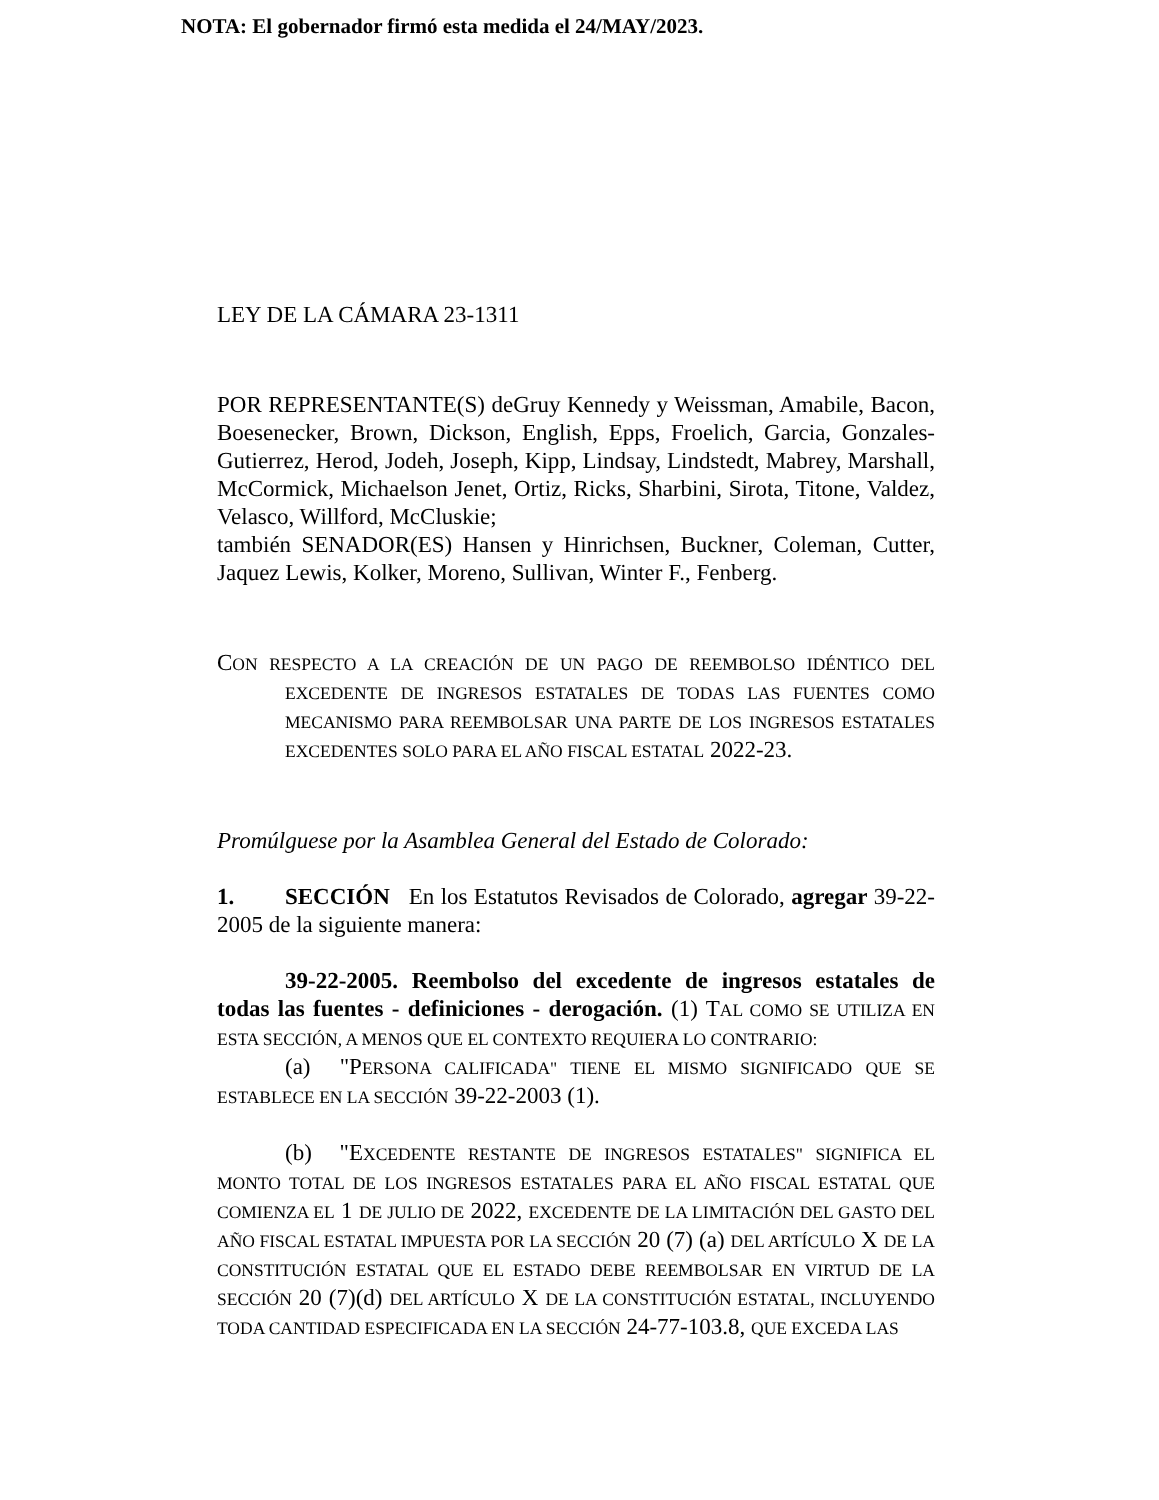NOTA: El gobernador firmó esta medida el 24/MAY/2023.
LEY DE LA CÁMARA 23-1311
POR REPRESENTANTE(S) deGruy Kennedy y Weissman, Amabile, Bacon, Boesenecker, Brown, Dickson, English, Epps, Froelich, Garcia, Gonzales-Gutierrez, Herod, Jodeh, Joseph, Kipp, Lindsay, Lindstedt, Mabrey, Marshall, McCormick, Michaelson Jenet, Ortiz, Ricks, Sharbini, Sirota, Titone, Valdez, Velasco, Willford, McCluskie;
también SENADOR(ES) Hansen y Hinrichsen, Buckner, Coleman, Cutter, Jaquez Lewis, Kolker, Moreno, Sullivan, Winter F., Fenberg.
CON RESPECTO A LA CREACIÓN DE UN PAGO DE REEMBOLSO IDÉNTICO DEL EXCEDENTE DE INGRESOS ESTATALES DE TODAS LAS FUENTES COMO MECANISMO PARA REEMBOLSAR UNA PARTE DE LOS INGRESOS ESTATALES EXCEDENTES SOLO PARA EL AÑO FISCAL ESTATAL 2022-23.
Promúlguese por la Asamblea General del Estado de Colorado:
1. SECCIÓN En los Estatutos Revisados de Colorado, agregar 39-22-2005 de la siguiente manera:
39-22-2005. Reembolso del excedente de ingresos estatales de todas las fuentes - definiciones - derogación. (1) TAL COMO SE UTILIZA EN ESTA SECCIÓN, A MENOS QUE EL CONTEXTO REQUIERA LO CONTRARIO:
(a) "PERSONA CALIFICADA" TIENE EL MISMO SIGNIFICADO QUE SE ESTABLECE EN LA SECCIÓN 39-22-2003 (1).
(b) "EXCEDENTE RESTANTE DE INGRESOS ESTATALES" SIGNIFICA EL MONTO TOTAL DE LOS INGRESOS ESTATALES PARA EL AÑO FISCAL ESTATAL QUE COMIENZA EL 1 DE JULIO DE 2022, EXCEDENTE DE LA LIMITACIÓN DEL GASTO DEL AÑO FISCAL ESTATAL IMPUESTA POR LA SECCIÓN 20 (7) (a) DEL ARTÍCULO X DE LA CONSTITUCIÓN ESTATAL QUE EL ESTADO DEBE REEMBOLSAR EN VIRTUD DE LA SECCIÓN 20 (7)(d) DEL ARTÍCULO X DE LA CONSTITUCIÓN ESTATAL, INCLUYENDO TODA CANTIDAD ESPECIFICADA EN LA SECCIÓN 24-77-103.8, QUE EXCEDA LAS